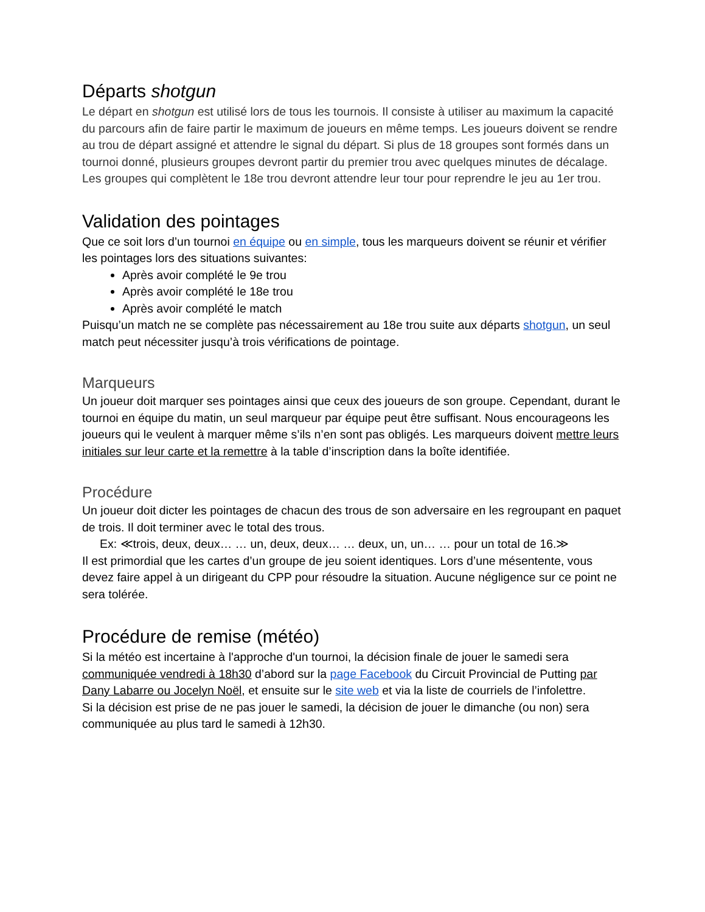Départs shotgun
Le départ en shotgun est utilisé lors de tous les tournois. Il consiste à utiliser au maximum la capacité du parcours afin de faire partir le maximum de joueurs en même temps. Les joueurs doivent se rendre au trou de départ assigné et attendre le signal du départ. Si plus de 18 groupes sont formés dans un tournoi donné, plusieurs groupes devront partir du premier trou avec quelques minutes de décalage. Les groupes qui complètent le 18e trou devront attendre leur tour pour reprendre le jeu au 1er trou.
Validation des pointages
Que ce soit lors d’un tournoi en équipe ou en simple, tous les marqueurs doivent se réunir et vérifier les pointages lors des situations suivantes:
Après avoir complété le 9e trou
Après avoir complété le 18e trou
Après avoir complété le match
Puisqu’un match ne se complète pas nécessairement au 18e trou suite aux départs shotgun, un seul match peut nécessiter jusqu’à trois vérifications de pointage.
Marqueurs
Un joueur doit marquer ses pointages ainsi que ceux des joueurs de son groupe. Cependant, durant le tournoi en équipe du matin, un seul marqueur par équipe peut être suffisant. Nous encourageons les joueurs qui le veulent à marquer même s’ils n’en sont pas obligés. Les marqueurs doivent mettre leurs initiales sur leur carte et la remettre à la table d’inscription dans la boîte identifiée.
Procédure
Un joueur doit dicter les pointages de chacun des trous de son adversaire en les regroupant en paquet de trois. Il doit terminer avec le total des trous.
Ex: ≪trois, deux, deux… … un, deux, deux… … deux, un, un… … pour un total de 16.≫
Il est primordial que les cartes d’un groupe de jeu soient identiques. Lors d’une mésentente, vous devez faire appel à un dirigeant du CPP pour résoudre la situation. Aucune négligence sur ce point ne sera tolérée.
Procédure de remise (météo)
Si la météo est incertaine à l'approche d'un tournoi, la décision finale de jouer le samedi sera communiquée vendredi à 18h30 d’abord sur la page Facebook du Circuit Provincial de Putting par Dany Labarre ou Jocelyn Noël, et ensuite sur le site web et via la liste de courriels de l’infolettre.
Si la décision est prise de ne pas jouer le samedi, la décision de jouer le dimanche (ou non) sera communiquée au plus tard le samedi à 12h30.